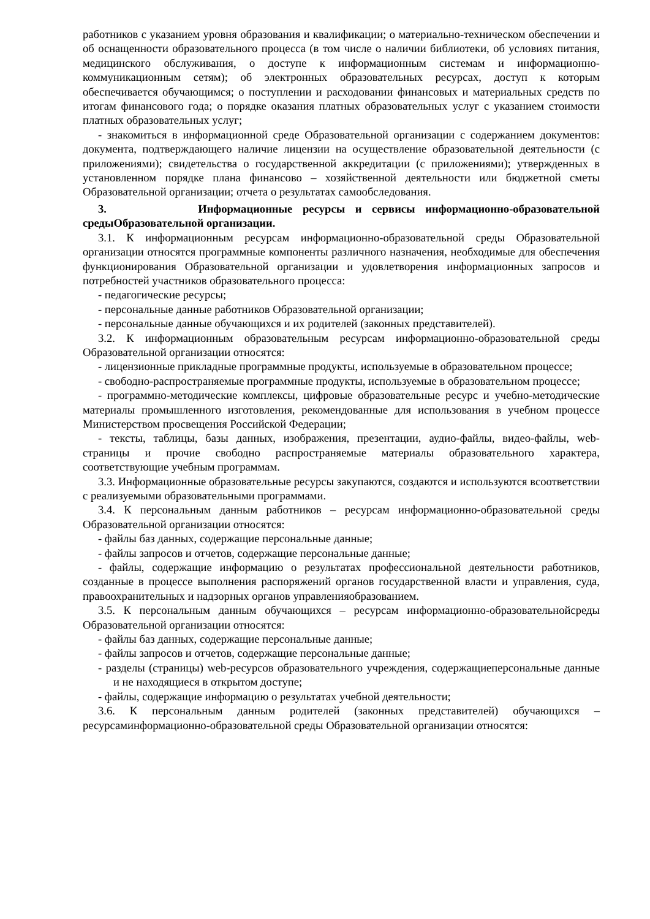работников с указанием уровня образования и квалификации; о материально-техническом обеспечении и об оснащенности образовательного процесса (в том числе о наличии библиотеки, об условиях питания, медицинского обслуживания, о доступе к информационным системам и информационно-коммуникационным сетям); об электронных образовательных ресурсах, доступ к которым обеспечивается обучающимся; о поступлении и расходовании финансовых и материальных средств по итогам финансового года; о порядке оказания платных образовательных услуг с указанием стоимости платных образовательных услуг;
- знакомиться в информационной среде Образовательной организации с содержанием документов: документа, подтверждающего наличие лицензии на осуществление образовательной деятельности (с приложениями); свидетельства о государственной аккредитации (с приложениями); утвержденных в установленном порядке плана финансово – хозяйственной деятельности или бюджетной сметы Образовательной организации; отчета о результатах самообследования.
3. Информационные ресурсы и сервисы информационно-образовательной средыОбразовательной организации.
3.1. К информационным ресурсам информационно-образовательной среды Образовательной организации относятся программные компоненты различного назначения, необходимые для обеспечения функционирования Образовательной организации и удовлетворения информационных запросов и потребностей участников образовательного процесса:
- педагогические ресурсы;
- персональные данные работников Образовательной организации;
- персональные данные обучающихся и их родителей (законных представителей).
3.2. К информационным образовательным ресурсам информационно-образовательной среды Образовательной организации относятся:
- лицензионные прикладные программные продукты, используемые в образовательном процессе;
- свободно-распространяемые программные продукты, используемые в образовательном процессе;
- программно-методические комплексы, цифровые образовательные ресурс и учебно-методические материалы промышленного изготовления, рекомендованные для использования в учебном процессе Министерством просвещения Российской Федерации;
- тексты, таблицы, базы данных, изображения, презентации, аудио-файлы, видео-файлы, web-страницы и прочие свободно распространяемые материалы образовательного характера, соответствующие учебным программам.
3.3. Информационные образовательные ресурсы закупаются, создаются и используются всоответствии с реализуемыми образовательными программами.
3.4. К персональным данным работников – ресурсам информационно-образовательной среды Образовательной организации относятся:
- файлы баз данных, содержащие персональные данные;
- файлы запросов и отчетов, содержащие персональные данные;
- файлы, содержащие информацию о результатах профессиональной деятельности работников, созданные в процессе выполнения распоряжений органов государственной власти и управления, суда, правоохранительных и надзорных органов управленияобразованием.
3.5. К персональным данным обучающихся – ресурсам информационно-образовательнойсреды Образовательной организации относятся:
- файлы баз данных, содержащие персональные данные;
- файлы запросов и отчетов, содержащие персональные данные;
- разделы (страницы) web-ресурсов образовательного учреждения, содержащиеперсональные данные и не находящиеся в открытом доступе;
- файлы, содержащие информацию о результатах учебной деятельности;
3.6. К персональным данным родителей (законных представителей) обучающихся – ресурсаминформационно-образовательной среды Образовательной организации относятся: